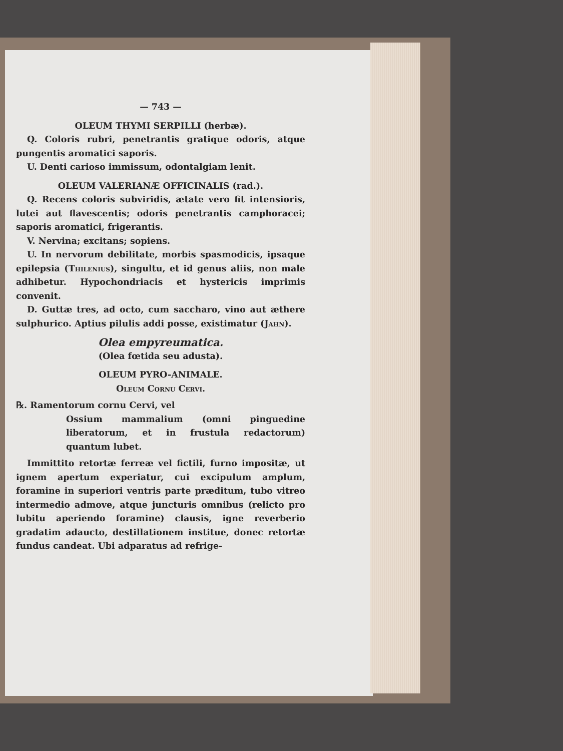— 743 —
OLEUM THYMI SERPILLI (herbæ).
Q. Coloris rubri, penetrantis gratique odoris, atque pungentis aromatici saporis.
U. Denti carioso immissum, odontalgiam lenit.
OLEUM VALERIANÆ OFFICINALIS (rad.).
Q. Recens coloris subviridis, ætate vero fit intensioris, lutei aut flavescentis; odoris penetrantis camphoracei; saporis aromatici, frigerantis.
V. Nervina; excitans; sopiens.
U. In nervorum debilitate, morbis spasmodicis, ipsaque epilepsia (Thilenius), singultu, et id genus aliis, non male adhibetur. Hypochondriacis et hystericis imprimis convenit.
D. Guttæ tres, ad octo, cum saccharo, vino aut æthere sulphurico. Aptius pilulis addi posse, existimatur (Jahn).
Olea empyreumatica.
(Olea fœtida seu adusta).
OLEUM PYRO-ANIMALE.
Oleum Cornu Cervi.
℞. Ramentorum cornu Cervi, vel
Ossium mammalium (omni pinguedine liberatorum, et in frustula redactorum) quantum lubet.
Immittito retortæ ferreæ vel fictili, furno impositæ, ut ignem apertum experiatur, cui excipulum amplum, foramine in superiori ventris parte præditum, tubo vitreo intermedio admove, atque juncturis omnibus (relicto pro lubitu aperiendo foramine) clausis, igne reverberio gradatim adaucto, destillationem institue, donec retortæ fundus candeat. Ubi adparatus ad refrige-